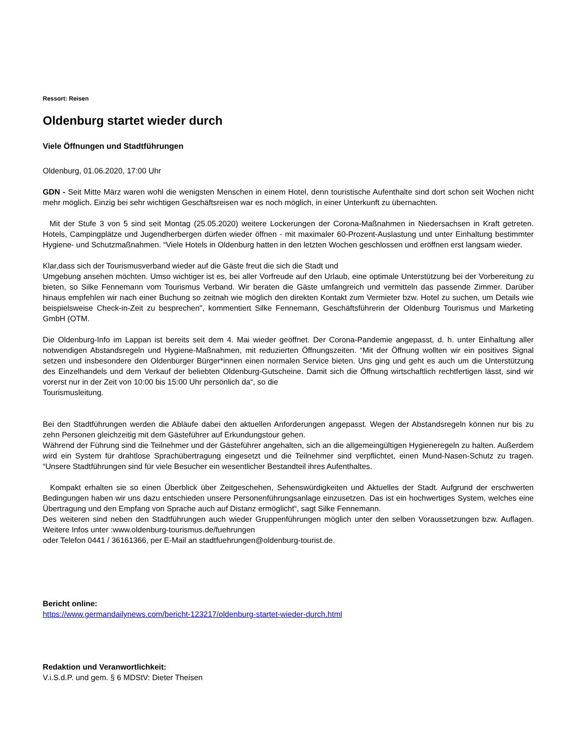Ressort: Reisen
Oldenburg startet wieder durch
Viele Öffnungen und Stadtführungen
Oldenburg, 01.06.2020, 17:00 Uhr
GDN - Seit Mitte März waren wohl die wenigsten Menschen in einem Hotel, denn touristische Aufenthalte sind dort schon seit Wochen nicht mehr möglich. Einzig bei sehr wichtigen Geschäftsreisen war es noch möglich, in einer Unterkunft zu übernachten.
Mit der Stufe 3 von 5 sind seit Montag (25.05.2020) weitere Lockerungen der Corona-Maßnahmen in Niedersachsen in Kraft getreten. Hotels, Campingplätze und Jugendherbergen dürfen wieder öffnen - mit maximaler 60-Prozent-Auslastung und unter Einhaltung bestimmter Hygiene- und Schutzmaßnahmen. “Viele Hotels in Oldenburg hatten in den letzten Wochen geschlossen und eröffnen erst langsam wieder.
Klar,dass sich der Tourismusverband wieder auf die Gäste freut die sich die Stadt und
Umgebung ansehen möchten. Umso wichtiger ist es, bei aller Vorfreude auf den Urlaub, eine optimale Unterstützung bei der Vorbereitung zu bieten, so Silke Fennemann vom Tourismus Verband. Wir beraten die Gäste umfangreich und vermitteln das passende Zimmer. Darüber hinaus empfehlen wir nach einer Buchung so zeitnah wie möglich den direkten Kontakt zum Vermieter bzw. Hotel zu suchen, um Details wie beispielsweise Check-in-Zeit zu besprechen", kommentiert Silke Fennemann, Geschäftsführerin der Oldenburg Tourismus und Marketing GmbH (OTM.
Die Oldenburg-Info im Lappan ist bereits seit dem 4. Mai wieder geöffnet. Der Corona-Pandemie angepasst, d. h. unter Einhaltung aller notwendigen Abstandsregeln und Hygiene-Maßnahmen, mit reduzierten Öffnungszeiten. “Mit der Öffnung wollten wir ein positives Signal setzen und insbesondere den Oldenburger Bürger*innen einen normalen Service bieten. Uns ging und geht es auch um die Unterstützung des Einzelhandels und dem Verkauf der beliebten Oldenburg-Gutscheine. Damit sich die Öffnung wirtschaftlich rechtfertigen lässt, sind wir vorerst nur in der Zeit von 10:00 bis 15:00 Uhr persönlich da“, so die
Tourismusleitung.
Bei den Stadtführungen werden die Abläufe dabei den aktuellen Anforderungen angepasst. Wegen der Abstandsregeln können nur bis zu zehn Personen gleichzeitig mit dem Gästeführer auf Erkundungstour gehen.
Während der Führung sind die Teilnehmer und der Gästeführer angehalten, sich an die allgemeingültigen Hygieneregeln zu halten. Außerdem wird ein System für drahtlose Sprachübertragung eingesetzt und die Teilnehmer sind verpflichtet, einen Mund-Nasen-Schutz zu tragen. “Unsere Stadtführungen sind für viele Besucher ein wesentlicher Bestandteil ihres Aufenthaltes.
Kompakt erhalten sie so einen Überblick über Zeitgeschehen, Sehenswürdigkeiten und Aktuelles der Stadt. Aufgrund der erschwerten Bedingungen haben wir uns dazu entschieden unsere Personenführungsanlage einzusetzen. Das ist ein hochwertiges System, welches eine Übertragung und den Empfang von Sprache auch auf Distanz ermöglicht“, sagt Silke Fennemann.
Des weiteren sind neben den Stadtführungen auch wieder Gruppenführungen möglich unter den selben Voraussetzungen bzw. Auflagen. Weitere Infos unter :www.oldenburg-tourismus.de/fuehrungen
oder Telefon 0441 / 36161366, per E-Mail an stadtfuehrungen@oldenburg-tourist.de.
Bericht online:
https://www.germandailynews.com/bericht-123217/oldenburg-startet-wieder-durch.html
Redaktion und Veranwortlichkeit:
V.i.S.d.P. und gem. § 6 MDStV: Dieter Theisen